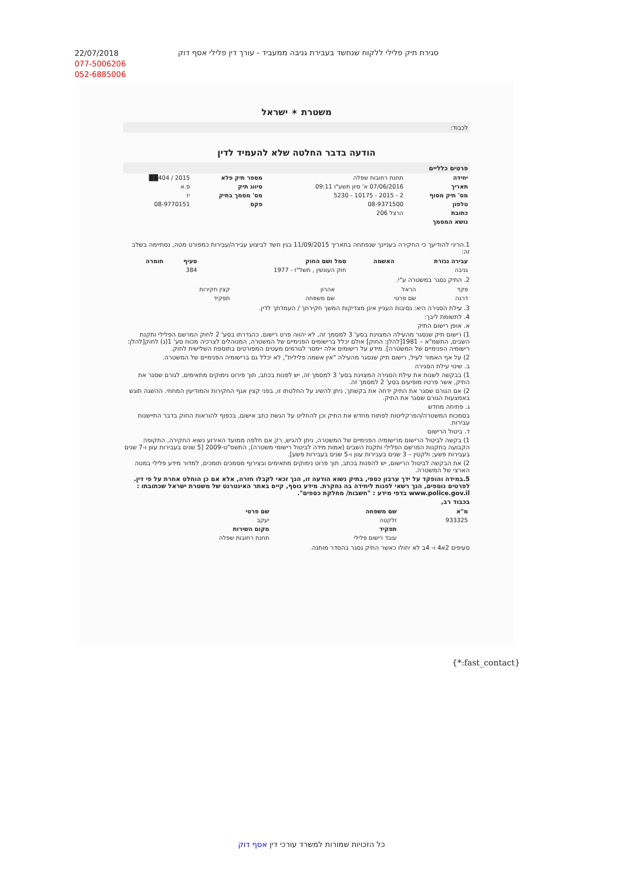22/07/2018
077-5006206
052-6885006
סגירת תיק פלילי ללקוח שנחשד בעבירת גניבה ממעביד - עורך דין פלילי אסף דוק
משטרת ✶ ישראל
לכבוד:
הודעה בדבר החלטה שלא להעמיד לדין
פרטים כלליים
| יחידה | תחנת רחובות שפלה | מספר תיק פלא | 2015 / 404██ |
| תאריך | 07/06/2016 א' סיון תשע"ו 09:11 | סיווג תיק | פ.א |
| מס' תיק מסוף | 2 - 2015 - 10175 - 5230 | מס' מסמך בתיק | יז |
| טלפון | 08-9371500 | פקס | 08-9770151 |
| כתובת | הרצל 206 | | |
| נושא המסמך | | | |
1.הריני להודיעך כי החקירה בעניינך שנפתחה בתאריך 11/09/2015 בגין חשד לביצוע עבירה/עבירות כמפורט מטה, נסתיימה בשלב זה:
| עבירה נגזרת | האשמה | סמל ושם החוק | סעיף | חומרה |
| --- | --- | --- | --- | --- |
| גניבה | | חוק העונשין , תשל"ז - 1977 | 384 | |
2. התיק נסגר במשטרה ע"י.
| פקד | הראל | אהרון | קצין חקירות |
| דרגה | שם פרטי | שם משפחה | תפקיד |
3. עילת הסגירה היא: נסיבות העניין אינן מצדיקות המשך חקירתך / העמדתך לדין.
4. לתשומת ליבך:
א. אופן רישום התיק
1) רישום תיק שנסגר מהעילה המצוינת בסע' 3 למסמך זה, לא יהווה פרט רישום, כהגדרתו בסע' 2 לחוק המרשם הפלילי ותקנת השבים, התשמ"א – 1981[להלן: החוק] אולם יכלל ברישומים הפנימיים של המשטרה, המנוהלים לצרכיה מכוח סע' 1(ג) לחוק[להלן: רישומיה הפנימיים של המשטרה]. מידע על רישומים אלה יימסר לגורמים מעטים המפורטים בתוספת השלישית לחוק.
2) על אף האמור לעיל, רישום תיק שנסגר מהעילה "אין אשמה פלילית", לא יכלל גם ברישומיה הפנימיים של המשטרה.
ב. שינוי עילת הסגירה
1) בבקשה לשנות את עילת הסגירה המצוינת בסע' 3 למסמך זה, יש לפנות בכתב, תוך פירוט נימוקים מתאימים, לגורם שסגר את התיק, אשר פרטיו מופיעים בסע' 2 למסמך זה.
2) אם הגורם שסגר את התיק ידחה את בקשתך, ניתן להשיג על החלטתו זו, בפני קצין אגף החקירות והמודיעין המחוזי. ההשגה תוגש באמצעות הגורם שסגר את התיק.
ג. פתיחה מחדש
בסמכות המשטרה/הפרקליטות לפתוח מחדש את התיק וכן להחליט על הגשת כתב אישום, בכפוף להוראות החוק בדבר התיישנות עבירות.
ד. ביטול הרישום
1) בקשה לביטול הרישום מרישומיה הפנימיים של המשטרה, ניתן להגיש, רק אם חלפה ממועד האירוע נשוא החקירה, התקופה הקבועה בתקנות המרשם הפלילי ותקנת השבים (אמות מידה לביטול רישומי משטרה), התשס"ט-2009 [5 שנים בעבירות עוון ו-7 שנים בעבירות פשע; ולקטין – 3 שנים בעבירות עוון ו-5 שנים בעבירות פשע].
2) את הבקשה לביטול הרישום, יש להפנות בכתב, תוך פרוט נימוקים מתאימים ובצירוף מסמכים תומכים, למדור מידע פלילי במטה הארצי של המשטרה.
5.במידה והופקד על ידך ערבון כספי, בתיק נשוא הודעה זו, הנך זכאי לקבלו חזרה, אלא אם כן הוחלט אחרת על פי דין. לפרטים נוספים, הנך רשאי לפנות ליחידה בה נחקרת. מידע נוסף, קיים באתר האינטרנט של משטרת ישראל שכתובתו : www.police.gov.il בדפי מידע : "חשבות/ מחלקת כספים".
בכבוד רב,
| מ"א | שם משפחה | שם פרטי |
| --- | --- | --- |
| 933325 | זלקטה | יעקב |
| | תפקיד | מקום השירות |
| | עובד רישום פלילי | תחנת רחובות שפלה |
סעיפים 2א4 ו- 4ב לא יחולו כאשר התיק נסגר בהסדר מותנה.
{*:fast_contact}
כל הזכויות שמורות למשרד עורכי דין אסף דוק